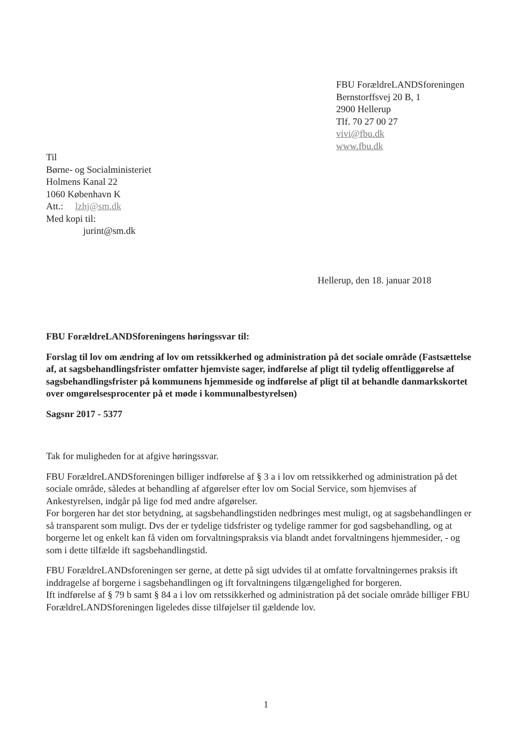FBU ForældreLANDSforeningen
Bernstorffsvej 20 B, 1
2900 Hellerup
Tlf. 70 27 00 27
vivi@fbu.dk
www.fbu.dk
Til
Børne- og Socialministeriet
Holmens Kanal 22
1060 København K
Att.: lzhj@sm.dk
Med kopi til:
jurint@sm.dk
Hellerup, den 18. januar 2018
FBU ForældreLANDSforeningens høringssvar til:
Forslag til lov om ændring af lov om retssikkerhed og administration på det sociale område (Fastsættelse af, at sagsbehandlingsfrister omfatter hjemviste sager, indførelse af pligt til tydelig offentliggørelse af sagsbehandlingsfrister på kommunens hjemmeside og indførelse af pligt til at behandle danmarkskortet over omgørelsesprocenter på et møde i kommunalbestyrelsen)
Sagsnr 2017 - 5377
Tak for muligheden for at afgive høringssvar.
FBU ForældreLANDSforeningen billiger indførelse af § 3 a i lov om retssikkerhed og administration på det sociale område, således at behandling af afgørelser efter lov om Social Service, som hjemvises af Ankestyrelsen, indgår på lige fod med andre afgørelser.
For borgeren har det stor betydning, at sagsbehandlingstiden nedbringes mest muligt, og at sagsbehandlingen er så transparent som muligt. Dvs der er tydelige tidsfrister og tydelige rammer for god sagsbehandling, og at borgerne let og enkelt kan få viden om forvaltningspraksis via blandt andet forvaltningens hjemmesider, - og som i dette tilfælde ift sagsbehandlingstid.
FBU ForældreLANDsforeningen ser gerne, at dette på sigt udvides til at omfatte forvaltningernes praksis ift inddragelse af borgerne i sagsbehandlingen og ift forvaltningens tilgængelighed for borgeren.
Ift indførelse af § 79 b samt § 84 a i lov om retssikkerhed og administration på det sociale område billiger FBU ForældreLANDSforeningen ligeledes disse tilføjelser til gældende lov.
1